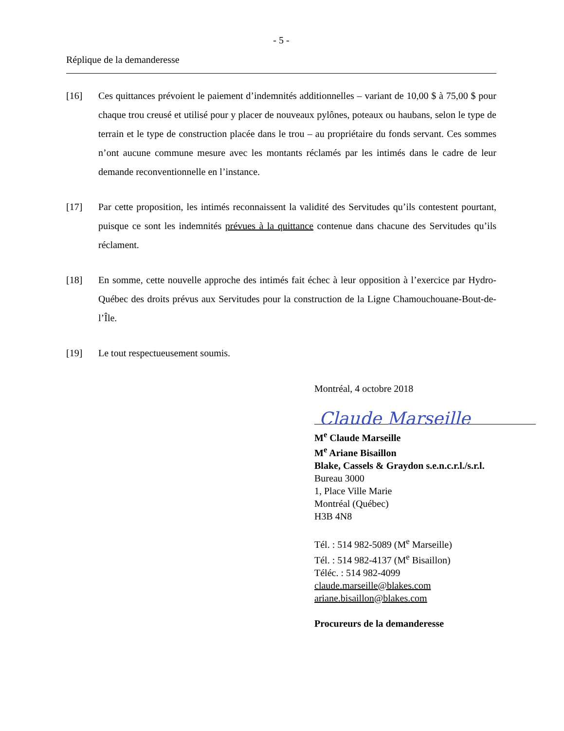- 5 -
Réplique de la demanderesse
[16] Ces quittances prévoient le paiement d’indemnités additionnelles – variant de 10,00 $ à 75,00 $ pour chaque trou creusé et utilisé pour y placer de nouveaux pylônes, poteaux ou haubans, selon le type de terrain et le type de construction placée dans le trou – au propriétaire du fonds servant. Ces sommes n’ont aucune commune mesure avec les montants réclamés par les intimés dans le cadre de leur demande reconventionnelle en l’instance.
[17] Par cette proposition, les intimés reconnaissent la validité des Servitudes qu’ils contestent pourtant, puisque ce sont les indemnités prévues à la quittance contenue dans chacune des Servitudes qu’ils réclament.
[18] En somme, cette nouvelle approche des intimés fait échec à leur opposition à l’exercice par Hydro-Québec des droits prévus aux Servitudes pour la construction de la Ligne Chamouchouane-Bout-de-l’Île.
[19] Le tout respectueusement soumis.
Montréal, 4 octobre 2018
Claude Marseille
M<sup>e</sup> Claude Marseille
M<sup>e</sup> Ariane Bisaillon
Blake, Cassels & Graydon s.e.n.c.r.l./s.r.l.
Bureau 3000
1, Place Ville Marie
Montréal (Québec)
H3B 4N8
Tél. : 514 982-5089 (M<sup>e</sup> Marseille)
Tél. : 514 982-4137 (M<sup>e</sup> Bisaillon)
Téléc. : 514 982-4099
claude.marseille@blakes.com
ariane.bisaillon@blakes.com
Procureurs de la demanderesse